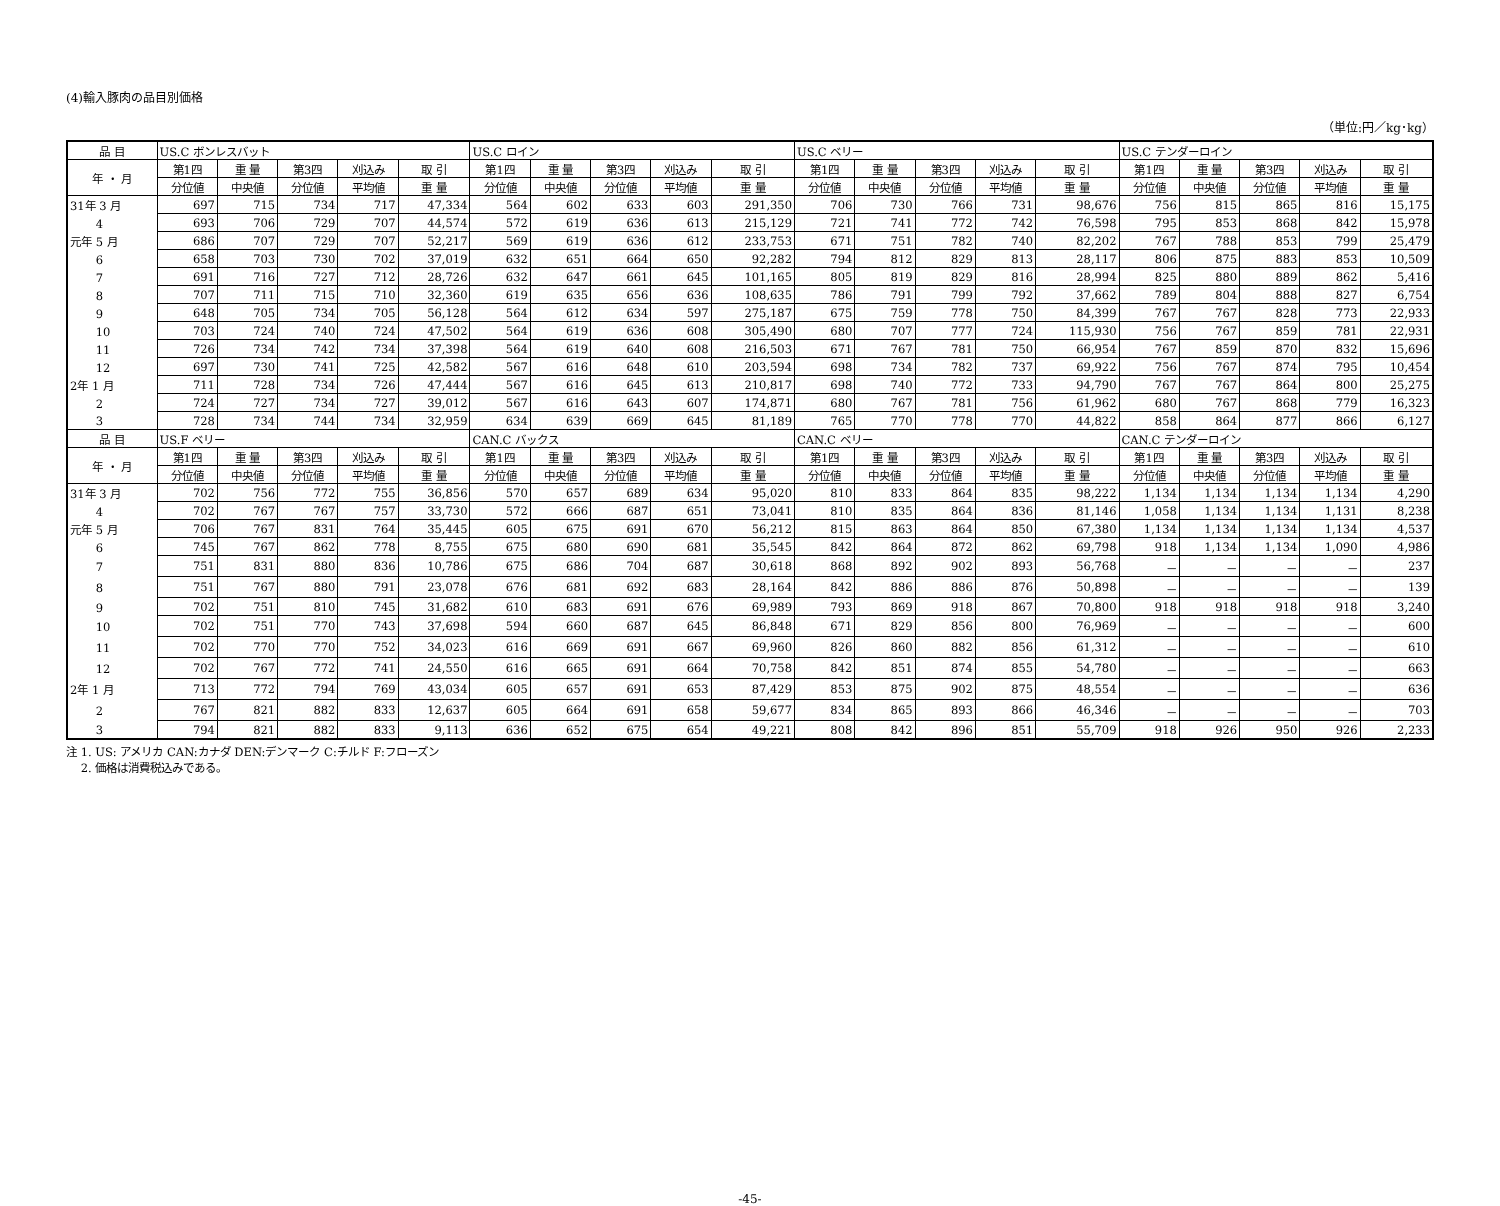(4)輸入豚肉の品目別価格
（単位:円／kg･kg）
| 品 目 | US.C ボンレスバット | | | | | US.C ロイン | | | | | US.C ベリー | | | | | US.C テンダーロイン | | | | |
| --- | --- | --- | --- | --- | --- | --- | --- | --- | --- | --- | --- | --- | --- | --- | --- | --- | --- | --- | --- | --- |
| 年 ・ 月 | 第1四 | 重 量 | 第3四 | 刈込み | 取 引 | 第1四 | 重 量 | 第3四 | 刈込み | 取 引 | 第1四 | 重 量 | 第3四 | 刈込み | 取 引 | 第1四 | 重 量 | 第3四 | 刈込み | 取 引 |
| | 分位値 | 中央値 | 分位値 | 平均値 | 重 量 | 分位値 | 中央値 | 分位値 | 平均値 | 重 量 | 分位値 | 中央値 | 分位値 | 平均値 | 重 量 | 分位値 | 中央値 | 分位値 | 平均値 | 重 量 |
| 31年 3 月 | 697 | 715 | 734 | 717 | 47,334 | 564 | 602 | 633 | 603 | 291,350 | 706 | 730 | 766 | 731 | 98,676 | 756 | 815 | 865 | 816 | 15,175 |
| 4 | 693 | 706 | 729 | 707 | 44,574 | 572 | 619 | 636 | 613 | 215,129 | 721 | 741 | 772 | 742 | 76,598 | 795 | 853 | 868 | 842 | 15,978 |
| 元年 5 月 | 686 | 707 | 729 | 707 | 52,217 | 569 | 619 | 636 | 612 | 233,753 | 671 | 751 | 782 | 740 | 82,202 | 767 | 788 | 853 | 799 | 25,479 |
| 6 | 658 | 703 | 730 | 702 | 37,019 | 632 | 651 | 664 | 650 | 92,282 | 794 | 812 | 829 | 813 | 28,117 | 806 | 875 | 883 | 853 | 10,509 |
| 7 | 691 | 716 | 727 | 712 | 28,726 | 632 | 647 | 661 | 645 | 101,165 | 805 | 819 | 829 | 816 | 28,994 | 825 | 880 | 889 | 862 | 5,416 |
| 8 | 707 | 711 | 715 | 710 | 32,360 | 619 | 635 | 656 | 636 | 108,635 | 786 | 791 | 799 | 792 | 37,662 | 789 | 804 | 888 | 827 | 6,754 |
| 9 | 648 | 705 | 734 | 705 | 56,128 | 564 | 612 | 634 | 597 | 275,187 | 675 | 759 | 778 | 750 | 84,399 | 767 | 767 | 828 | 773 | 22,933 |
| 10 | 703 | 724 | 740 | 724 | 47,502 | 564 | 619 | 636 | 608 | 305,490 | 680 | 707 | 777 | 724 | 115,930 | 756 | 767 | 859 | 781 | 22,931 |
| 11 | 726 | 734 | 742 | 734 | 37,398 | 564 | 619 | 640 | 608 | 216,503 | 671 | 767 | 781 | 750 | 66,954 | 767 | 859 | 870 | 832 | 15,696 |
| 12 | 697 | 730 | 741 | 725 | 42,582 | 567 | 616 | 648 | 610 | 203,594 | 698 | 734 | 782 | 737 | 69,922 | 756 | 767 | 874 | 795 | 10,454 |
| 2年 1 月 | 711 | 728 | 734 | 726 | 47,444 | 567 | 616 | 645 | 613 | 210,817 | 698 | 740 | 772 | 733 | 94,790 | 767 | 767 | 864 | 800 | 25,275 |
| 2 | 724 | 727 | 734 | 727 | 39,012 | 567 | 616 | 643 | 607 | 174,871 | 680 | 767 | 781 | 756 | 61,962 | 680 | 767 | 868 | 779 | 16,323 |
| 3 | 728 | 734 | 744 | 734 | 32,959 | 634 | 639 | 669 | 645 | 81,189 | 765 | 770 | 778 | 770 | 44,822 | 858 | 864 | 877 | 866 | 6,127 |
| 品 目 | US.F ベリー | | | | | CAN.C バックス | | | | | CAN.C ベリー | | | | | CAN.C テンダーロイン | | | | |
| 年 ・ 月 | 第1四 | 重 量 | 第3四 | 刈込み | 取 引 | 第1四 | 重 量 | 第3四 | 刈込み | 取 引 | 第1四 | 重 量 | 第3四 | 刈込み | 取 引 | 第1四 | 重 量 | 第3四 | 刈込み | 取 引 |
| | 分位値 | 中央値 | 分位値 | 平均値 | 重 量 | 分位値 | 中央値 | 分位値 | 平均値 | 重 量 | 分位値 | 中央値 | 分位値 | 平均値 | 重 量 | 分位値 | 中央値 | 分位値 | 平均値 | 重 量 |
| 31年 3 月 | 702 | 756 | 772 | 755 | 36,856 | 570 | 657 | 689 | 634 | 95,020 | 810 | 833 | 864 | 835 | 98,222 | 1,134 | 1,134 | 1,134 | 1,134 | 4,290 |
| 4 | 702 | 767 | 767 | 757 | 33,730 | 572 | 666 | 687 | 651 | 73,041 | 810 | 835 | 864 | 836 | 81,146 | 1,058 | 1,134 | 1,134 | 1,131 | 8,238 |
| 元年 5 月 | 706 | 767 | 831 | 764 | 35,445 | 605 | 675 | 691 | 670 | 56,212 | 815 | 863 | 864 | 850 | 67,380 | 1,134 | 1,134 | 1,134 | 1,134 | 4,537 |
| 6 | 745 | 767 | 862 | 778 | 8,755 | 675 | 680 | 690 | 681 | 35,545 | 842 | 864 | 872 | 862 | 69,798 | 918 | 1,134 | 1,134 | 1,090 | 4,986 |
| 7 | 751 | 831 | 880 | 836 | 10,786 | 675 | 686 | 704 | 687 | 30,618 | 868 | 892 | 902 | 893 | 56,768 | － | － | － | － | 237 |
| 8 | 751 | 767 | 880 | 791 | 23,078 | 676 | 681 | 692 | 683 | 28,164 | 842 | 886 | 886 | 876 | 50,898 | － | － | － | － | 139 |
| 9 | 702 | 751 | 810 | 745 | 31,682 | 610 | 683 | 691 | 676 | 69,989 | 793 | 869 | 918 | 867 | 70,800 | 918 | 918 | 918 | 918 | 3,240 |
| 10 | 702 | 751 | 770 | 743 | 37,698 | 594 | 660 | 687 | 645 | 86,848 | 671 | 829 | 856 | 800 | 76,969 | － | － | － | － | 600 |
| 11 | 702 | 770 | 770 | 752 | 34,023 | 616 | 669 | 691 | 667 | 69,960 | 826 | 860 | 882 | 856 | 61,312 | － | － | － | － | 610 |
| 12 | 702 | 767 | 772 | 741 | 24,550 | 616 | 665 | 691 | 664 | 70,758 | 842 | 851 | 874 | 855 | 54,780 | － | － | － | － | 663 |
| 2年 1 月 | 713 | 772 | 794 | 769 | 43,034 | 605 | 657 | 691 | 653 | 87,429 | 853 | 875 | 902 | 875 | 48,554 | － | － | － | － | 636 |
| 2 | 767 | 821 | 882 | 833 | 12,637 | 605 | 664 | 691 | 658 | 59,677 | 834 | 865 | 893 | 866 | 46,346 | － | － | － | － | 703 |
| 3 | 794 | 821 | 882 | 833 | 9,113 | 636 | 652 | 675 | 654 | 49,221 | 808 | 842 | 896 | 851 | 55,709 | 918 | 926 | 950 | 926 | 2,233 |
注 1. US: アメリカ CAN:カナダ DEN:デンマーク C:チルド F:フローズン
　 2. 価格は消費税込みである。
-45-